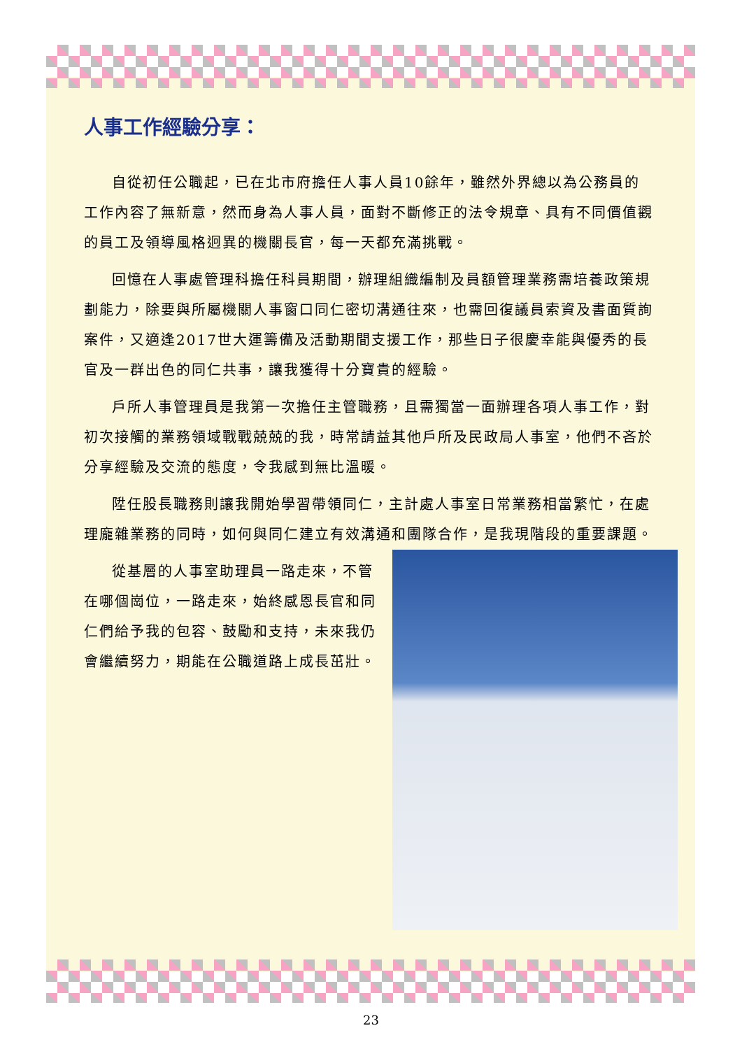人事工作經驗分享：
自從初任公職起，已在北市府擔任人事人員10餘年，雖然外界總以為公務員的工作內容了無新意，然而身為人事人員，面對不斷修正的法令規章、具有不同價值觀的員工及領導風格迥異的機關長官，每一天都充滿挑戰。
回憶在人事處管理科擔任科員期間，辦理組織編制及員額管理業務需培養政策規劃能力，除要與所屬機關人事窗口同仁密切溝通往來，也需回復議員索資及書面質詢案件，又適逢2017世大運籌備及活動期間支援工作，那些日子很慶幸能與優秀的長官及一群出色的同仁共事，讓我獲得十分寶貴的經驗。
戶所人事管理員是我第一次擔任主管職務，且需獨當一面辦理各項人事工作，對初次接觸的業務領域戰戰兢兢的我，時常請益其他戶所及民政局人事室，他們不吝於分享經驗及交流的態度，令我感到無比溫暖。
陞任股長職務則讓我開始學習帶領同仁，主計處人事室日常業務相當繁忙，在處理龐雜業務的同時，如何與同仁建立有效溝通和團隊合作，是我現 階段的重要課題。
從基層的人事室助理員一路走來，不管在哪個崗位，一路走來，始終感恩長官和同仁們給予我的包容、鼓勵和支持，未來我仍會繼續努力，期能在公職道路上成長茁壯。
23